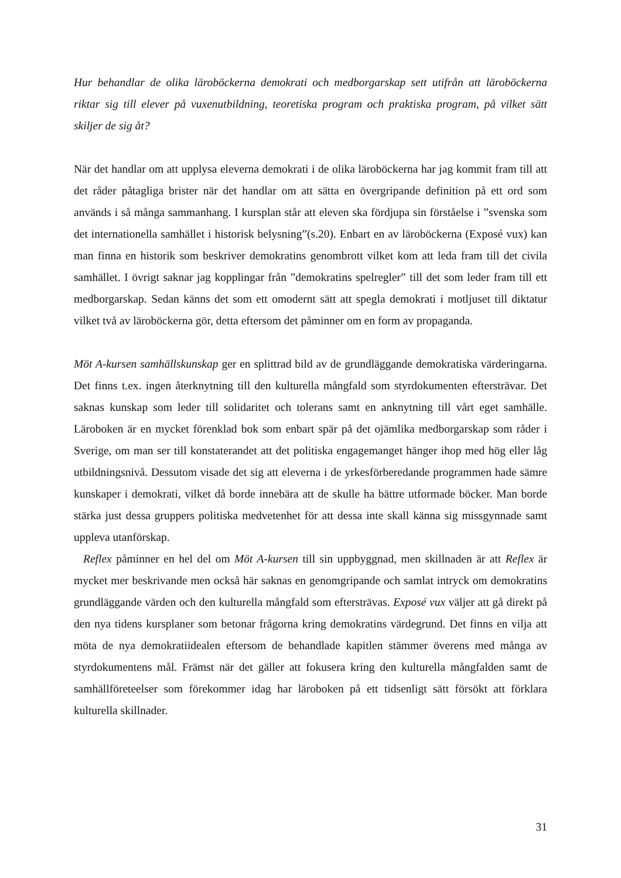Hur behandlar de olika läroböckerna demokrati och medborgarskap sett utifrån att läroböckerna riktar sig till elever på vuxenutbildning, teoretiska program och praktiska program, på vilket sätt skiljer de sig åt?
När det handlar om att upplysa eleverna demokrati i de olika läroböckerna har jag kommit fram till att det råder påtagliga brister när det handlar om att sätta en övergripande definition på ett ord som används i så många sammanhang. I kursplan står att eleven ska fördjupa sin förståelse i ”svenska som det internationella samhället i historisk belysning”(s.20). Enbart en av läroböckerna (Exposé vux) kan man finna en historik som beskriver demokratins genombrott vilket kom att leda fram till det civila samhället. I övrigt saknar jag kopplingar från ”demokratins spelregler” till det som leder fram till ett medborgarskap. Sedan känns det som ett omodernt sätt att spegla demokrati i motljuset till diktatur vilket två av läroböckerna gör, detta eftersom det påminner om en form av propaganda.
Möt A-kursen samhällskunskap ger en splittrad bild av de grundläggande demokratiska värderingarna. Det finns t.ex. ingen återknytning till den kulturella mångfald som styrdokumenten eftersträvar. Det saknas kunskap som leder till solidaritet och tolerans samt en anknytning till vårt eget samhälle. Läroboken är en mycket förenklad bok som enbart spär på det ojämlika medborgarskap som råder i Sverige, om man ser till konstaterandet att det politiska engagemanget hänger ihop med hög eller låg utbildningsnivå. Dessutom visade det sig att eleverna i de yrkesförberedande programmen hade sämre kunskaper i demokrati, vilket då borde innebära att de skulle ha bättre utformade böcker. Man borde stärka just dessa gruppers politiska medvetenhet för att dessa inte skall känna sig missgynnade samt uppleva utanförskap.
Reflex påminner en hel del om Möt A-kursen till sin uppbyggnad, men skillnaden är att Reflex är mycket mer beskrivande men också här saknas en genomgripande och samlat intryck om demokratins grundläggande värden och den kulturella mångfald som eftersträvas. Exposé vux väljer att gå direkt på den nya tidens kursplaner som betonar frågorna kring demokratins värdegrund. Det finns en vilja att möta de nya demokratiidealen eftersom de behandlade kapitlen stämmer överens med många av styrdokumentens mål. Främst när det gäller att fokusera kring den kulturella mångfalden samt de samhällföreteelser som förekommer idag har läroboken på ett tidsenligt sätt försökt att förklara kulturella skillnader.
31